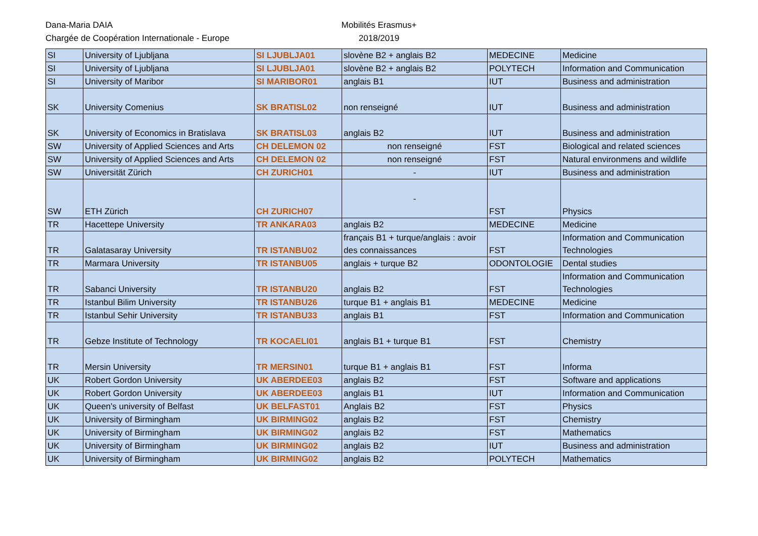Dana-Maria DAIA Mobilités Erasmus+
Chargée de Coopération Internationale - Europe 2018/2019
| SI | University of Ljubljana | SI LJUBLJA01 | slovène B2 + anglais B2 | MEDECINE | Medicine |
| SI | University of Ljubljana | SI LJUBLJA01 | slovène B2 + anglais B2 | POLYTECH | Information and Communication |
| SI | University of Maribor | SI MARIBOR01 | anglais B1 | IUT | Business and administration |
| SK | University Comenius | SK BRATISL02 | non renseigné | IUT | Business and administration |
| SK | University of Economics in Bratislava | SK BRATISL03 | anglais B2 | IUT | Business and administration |
| SW | University of Applied Sciences and Arts | CH DELEMON 02 | non renseigné | FST | Biological and related sciences |
| SW | University of Applied Sciences and Arts | CH DELEMON 02 | non renseigné | FST | Natural environmens and wildlife |
| SW | Universität Zürich | CH ZURICH01 | - | IUT | Business and administration |
| SW | ETH Zürich | CH ZURICH07 | - | FST | Physics |
| TR | Hacettepe University | TR ANKARA03 | anglais B2 | MEDECINE | Medicine |
| TR | Galatasaray University | TR ISTANBU02 | français B1 + turque/anglais : avoir des connaissances | FST | Information and Communication Technologies |
| TR | Marmara University | TR ISTANBU05 | anglais + turque B2 | ODONTOLOGIE | Dental studies |
| TR | Sabanci University | TR ISTANBU20 | anglais B2 | FST | Information and Communication Technologies |
| TR | Istanbul Bilim University | TR ISTANBU26 | turque B1 + anglais B1 | MEDECINE | Medicine |
| TR | Istanbul Sehir University | TR ISTANBU33 | anglais B1 | FST | Information and Communication |
| TR | Gebze Institute of Technology | TR KOCAELI01 | anglais B1 + turque B1 | FST | Chemistry |
| TR | Mersin University | TR MERSIN01 | turque B1 + anglais B1 | FST | Informa |
| UK | Robert Gordon University | UK ABERDEE03 | anglais B2 | FST | Software and applications |
| UK | Robert Gordon University | UK ABERDEE03 | anglais B1 | IUT | Information and Communication |
| UK | Queen's university of Belfast | UK BELFAST01 | Anglais B2 | FST | Physics |
| UK | University of Birmingham | UK BIRMING02 | anglais B2 | FST | Chemistry |
| UK | University of Birmingham | UK BIRMING02 | anglais B2 | FST | Mathematics |
| UK | University of Birmingham | UK BIRMING02 | anglais B2 | IUT | Business and administration |
| UK | University of Birmingham | UK BIRMING02 | anglais B2 | POLYTECH | Mathematics |